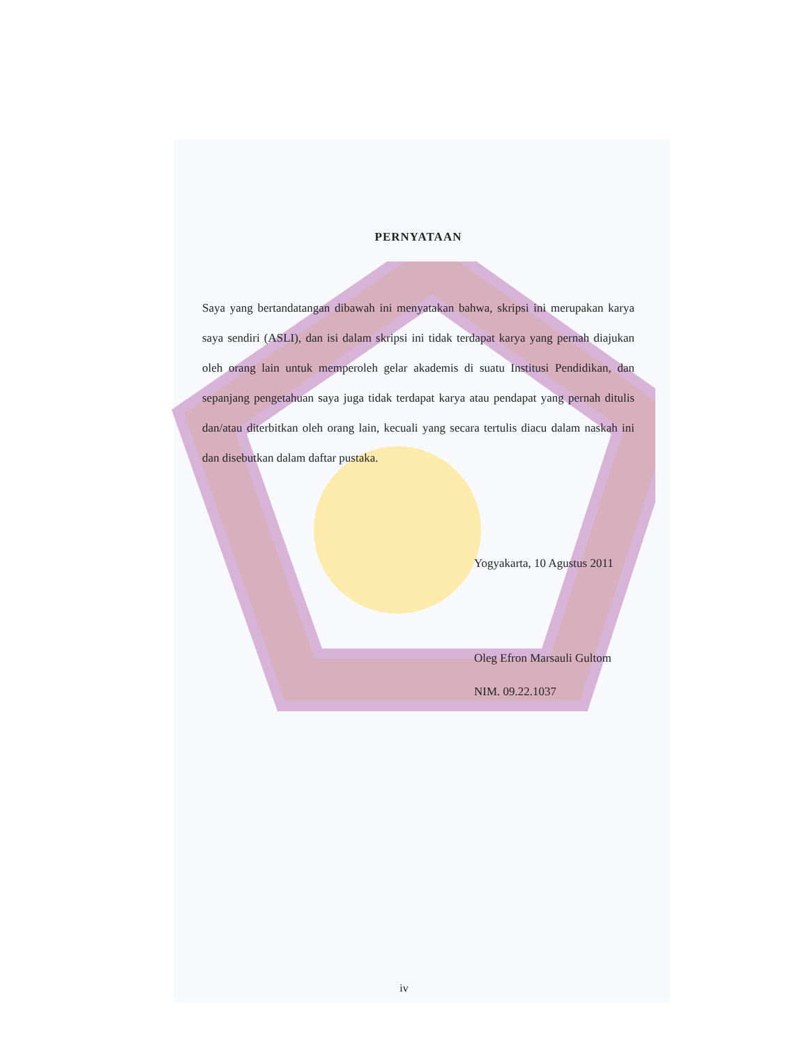PERNYATAAN
Saya yang bertandatangan dibawah ini menyatakan bahwa, skripsi ini merupakan karya saya sendiri (ASLI), dan isi dalam skripsi ini tidak terdapat karya yang pernah diajukan oleh orang lain untuk memperoleh gelar akademis di suatu Institusi Pendidikan, dan sepanjang pengetahuan saya juga tidak terdapat karya atau pendapat yang pernah ditulis dan/atau diterbitkan oleh orang lain, kecuali yang secara tertulis diacu dalam naskah ini dan disebutkan dalam daftar pustaka.
Yogyakarta, 10 Agustus 2011
Oleg Efron Marsauli Gultom
NIM. 09.22.1037
iv